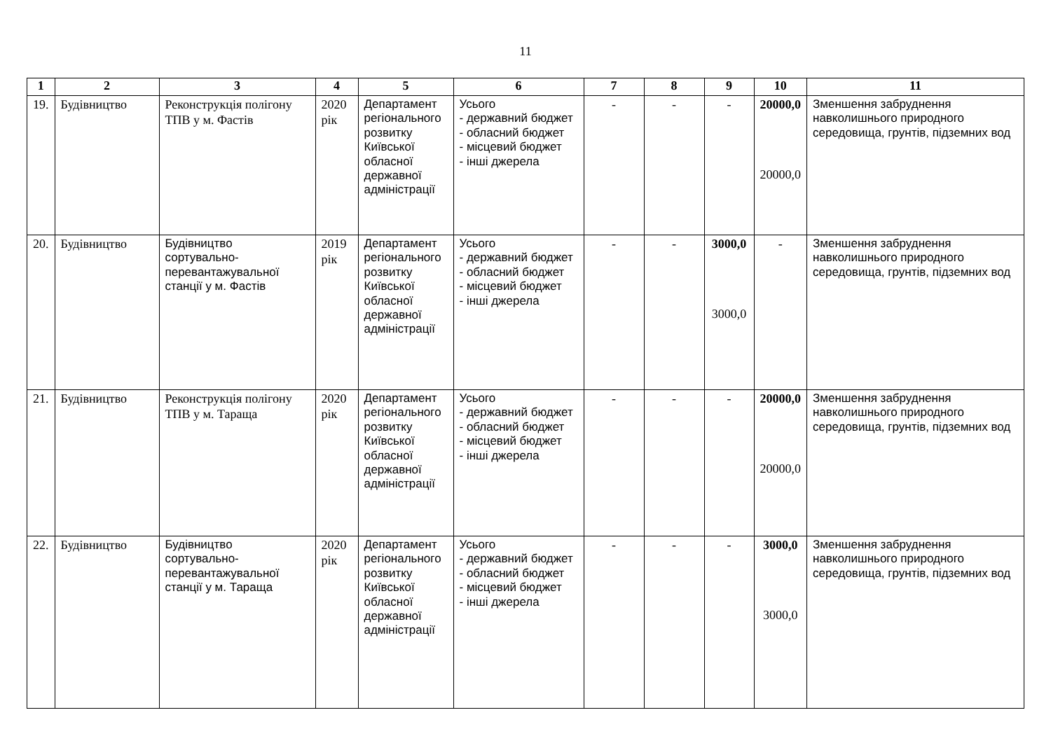11
| 1 | 2 | 3 | 4 | 5 | 6 | 7 | 8 | 9 | 10 | 11 |
| --- | --- | --- | --- | --- | --- | --- | --- | --- | --- | --- |
| 19. | Будівництво | Реконструкція полігону ТПВ у м. Фастів | 2020 рік | Департамент регіонального розвитку Київської обласної державної адміністрації | Усього - державний бюджет - обласний бюджет - місцевий бюджет - інші джерела | - | - | - | 20000,0 20000,0 | Зменшення забруднення навколишнього природного середовища, грунтів, підземних вод |
| 20. | Будівництво | Будівництво сортувально-перевантажувальної станції у м. Фастів | 2019 рік | Департамент регіонального розвитку Київської обласної державної адміністрації | Усього - державний бюджет - обласний бюджет - місцевий бюджет - інші джерела | - | - | 3000,0 3000,0 | - | Зменшення забруднення навколишнього природного середовища, грунтів, підземних вод |
| 21. | Будівництво | Реконструкція полігону ТПВ у м. Тараща | 2020 рік | Департамент регіонального розвитку Київської обласної державної адміністрації | Усього - державний бюджет - обласний бюджет - місцевий бюджет - інші джерела | - | - | - | 20000,0 20000,0 | Зменшення забруднення навколишнього природного середовища, грунтів, підземних вод |
| 22. | Будівництво | Будівництво сортувально-перевантажувальної станції у м. Тараща | 2020 рік | Департамент регіонального розвитку Київської обласної державної адміністрації | Усього - державний бюджет - обласний бюджет - місцевий бюджет - інші джерела | - | - | - | 3000,0 3000,0 | Зменшення забруднення навколишнього природного середовища, грунтів, підземних вод |